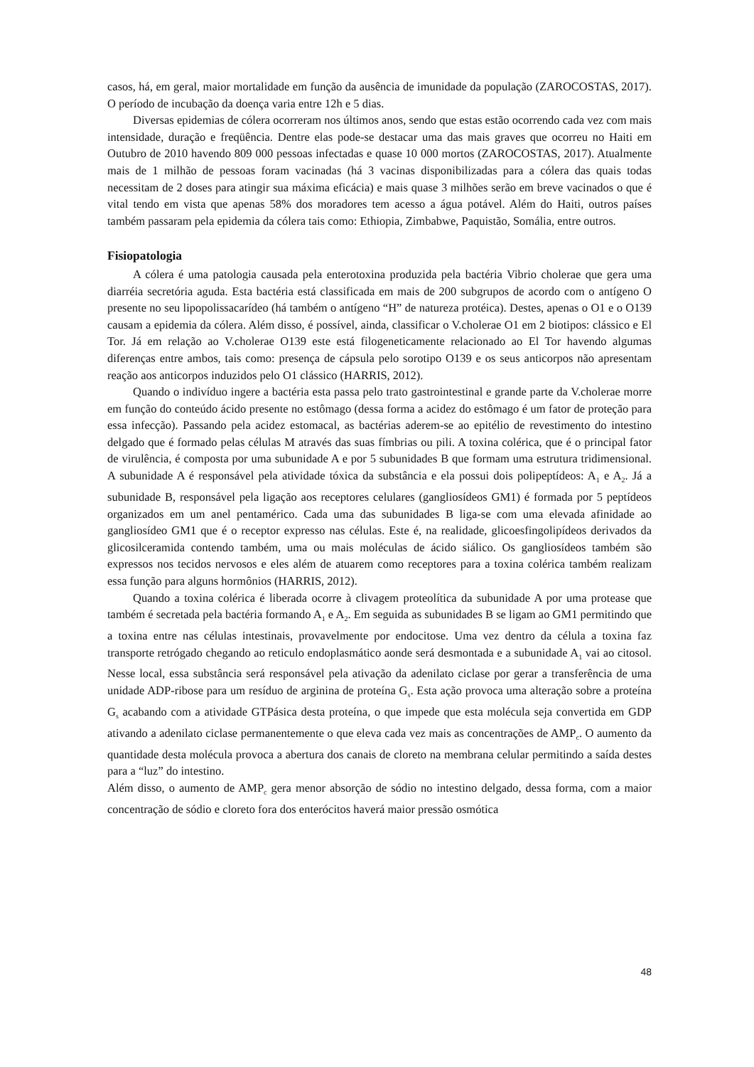casos, há, em geral, maior mortalidade em função da ausência de imunidade da população (ZAROCOSTAS, 2017). O período de incubação da doença varia entre 12h e 5 dias.
Diversas epidemias de cólera ocorreram nos últimos anos, sendo que estas estão ocorrendo cada vez com mais intensidade, duração e freqüência. Dentre elas pode-se destacar uma das mais graves que ocorreu no Haiti em Outubro de 2010 havendo 809 000 pessoas infectadas e quase 10 000 mortos (ZAROCOSTAS, 2017). Atualmente mais de 1 milhão de pessoas foram vacinadas (há 3 vacinas disponibilizadas para a cólera das quais todas necessitam de 2 doses para atingir sua máxima eficácia) e mais quase 3 milhões serão em breve vacinados o que é vital tendo em vista que apenas 58% dos moradores tem acesso a água potável. Além do Haiti, outros países também passaram pela epidemia da cólera tais como: Ethiopia, Zimbabwe, Paquistão, Somália, entre outros.
Fisiopatologia
A cólera é uma patologia causada pela enterotoxina produzida pela bactéria Vibrio cholerae que gera uma diarréia secretória aguda. Esta bactéria está classificada em mais de 200 subgrupos de acordo com o antígeno O presente no seu lipopolissacarídeo (há também o antígeno “H” de natureza protéica). Destes, apenas o O1 e o O139 causam a epidemia da cólera. Além disso, é possível, ainda, classificar o V.cholerae O1 em 2 biotipos: clássico e El Tor. Já em relação ao V.cholerae O139 este está filogeneticamente relacionado ao El Tor havendo algumas diferenças entre ambos, tais como: presença de cápsula pelo sorotipo O139 e os seus anticorpos não apresentam reação aos anticorpos induzidos pelo O1 clássico (HARRIS, 2012).
Quando o indivíduo ingere a bactéria esta passa pelo trato gastrointestinal e grande parte da V.cholerae morre em função do conteúdo ácido presente no estômago (dessa forma a acidez do estômago é um fator de proteção para essa infecção). Passando pela acidez estomacal, as bactérias aderem-se ao epitélio de revestimento do intestino delgado que é formado pelas células M através das suas fímbrias ou pili. A toxina colérica, que é o principal fator de virulência, é composta por uma subunidade A e por 5 subunidades B que formam uma estrutura tridimensional. A subunidade A é responsável pela atividade tóxica da substância e ela possui dois polipeptídeos: A<sub>1</sub> e A<sub>2</sub>. Já a subunidade B, responsável pela ligação aos receptores celulares (gangliosídeos GM1) é formada por 5 peptídeos organizados em um anel pentamérico. Cada uma das subunidades B liga-se com uma elevada afinidade ao gangliosídeo GM1 que é o receptor expresso nas células. Este é, na realidade, glicoesfingolipídeos derivados da glicosilceramida contendo também, uma ou mais moléculas de ácido siálico. Os gangliosídeos também são expressos nos tecidos nervosos e eles além de atuarem como receptores para a toxina colérica também realizam essa função para alguns hormônios (HARRIS, 2012).
Quando a toxina colérica é liberada ocorre à clivagem proteolítica da subunidade A por uma protease que também é secretada pela bactéria formando A<sub>1</sub> e A<sub>2</sub>. Em seguida as subunidades B se ligam ao GM1 permitindo que a toxina entre nas células intestinais, provavelmente por endocitose. Uma vez dentro da célula a toxina faz transporte retrógado chegando ao reticulo endoplasmático aonde será desmontada e a subunidade A<sub>1</sub> vai ao citosol. Nesse local, essa substância será responsável pela ativação da adenilato ciclase por gerar a transferência de uma unidade ADP-ribose para um resíduo de arginina de proteína G<sub>s</sub>. Esta ação provoca uma alteração sobre a proteína G<sub>s</sub> acabando com a atividade GTPásica desta proteína, o que impede que esta molécula seja convertida em GDP ativando a adenilato ciclase permanentemente o que eleva cada vez mais as concentrações de AMP<sub>c</sub>. O aumento da quantidade desta molécula provoca a abertura dos canais de cloreto na membrana celular permitindo a saída destes para a “luz” do intestino.
Além disso, o aumento de AMP<sub>c</sub> gera menor absorção de sódio no intestino delgado, dessa forma, com a maior concentração de sódio e cloreto fora dos enterócitos haverá maior pressão osmótica
48